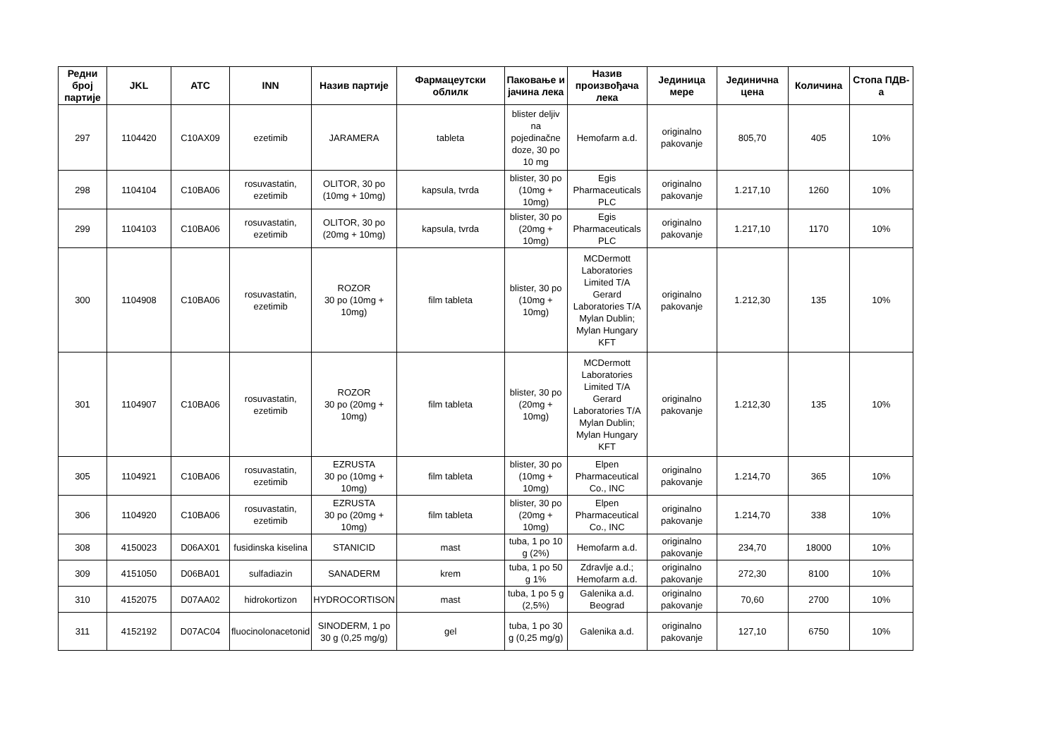| Редни број партије | JKL | ATC | INN | Назив партије | Фармацеутски облилк | Паковање и јачина лека | Назив произвођача лека | Јединица мере | Јединична цена | Количина | Стопа ПДВ-а |
| --- | --- | --- | --- | --- | --- | --- | --- | --- | --- | --- | --- |
| 297 | 1104420 | C10AX09 | ezetimib | JARAMERA | tableta | blister deljiv na pojedinačne doze, 30 po 10 mg | Hemofarm a.d. | originalno pakovanje | 805,70 | 405 | 10% |
| 298 | 1104104 | C10BA06 | rosuvastatin, ezetimib | OLITOR, 30 po (10mg + 10mg) | kapsula, tvrda | blister, 30 po (10mg + 10mg) | Egis Pharmaceuticals PLC | originalno pakovanje | 1.217,10 | 1260 | 10% |
| 299 | 1104103 | C10BA06 | rosuvastatin, ezetimib | OLITOR, 30 po (20mg + 10mg) | kapsula, tvrda | blister, 30 po (20mg + 10mg) | Egis Pharmaceuticals PLC | originalno pakovanje | 1.217,10 | 1170 | 10% |
| 300 | 1104908 | C10BA06 | rosuvastatin, ezetimib | ROZOR 30 po (10mg + 10mg) | film tableta | blister, 30 po (10mg + 10mg) | MCDermott Laboratories Limited T/A Gerard Laboratories T/A Mylan Dublin; Mylan Hungary KFT | originalno pakovanje | 1.212,30 | 135 | 10% |
| 301 | 1104907 | C10BA06 | rosuvastatin, ezetimib | ROZOR 30 po (20mg + 10mg) | film tableta | blister, 30 po (20mg + 10mg) | MCDermott Laboratories Limited T/A Gerard Laboratories T/A Mylan Dublin; Mylan Hungary KFT | originalno pakovanje | 1.212,30 | 135 | 10% |
| 305 | 1104921 | C10BA06 | rosuvastatin, ezetimib | EZRUSTA 30 po (10mg + 10mg) | film tableta | blister, 30 po (10mg + 10mg) | Elpen Pharmaceutical Co., INC | originalno pakovanje | 1.214,70 | 365 | 10% |
| 306 | 1104920 | C10BA06 | rosuvastatin, ezetimib | EZRUSTA 30 po (20mg + 10mg) | film tableta | blister, 30 po (20mg + 10mg) | Elpen Pharmaceutical Co., INC | originalno pakovanje | 1.214,70 | 338 | 10% |
| 308 | 4150023 | D06AX01 | fusidinska kiselina | STANICID | mast | tuba, 1 po 10 g (2%) | Hemofarm a.d. | originalno pakovanje | 234,70 | 18000 | 10% |
| 309 | 4151050 | D06BA01 | sulfadiazin | SANADERM | krem | tuba, 1 po 50 g 1% | Zdravlje a.d.; Hemofarm a.d. | originalno pakovanje | 272,30 | 8100 | 10% |
| 310 | 4152075 | D07AA02 | hidrokortizon | HYDROCORTISON | mast | tuba, 1 po 5 g (2,5%) | Galenika a.d. Beograd | originalno pakovanje | 70,60 | 2700 | 10% |
| 311 | 4152192 | D07AC04 | fluocinolonacetonid | SINODERM, 1 po 30 g (0,25 mg/g) | gel | tuba, 1 po 30 g (0,25 mg/g) | Galenika a.d. | originalno pakovanje | 127,10 | 6750 | 10% |